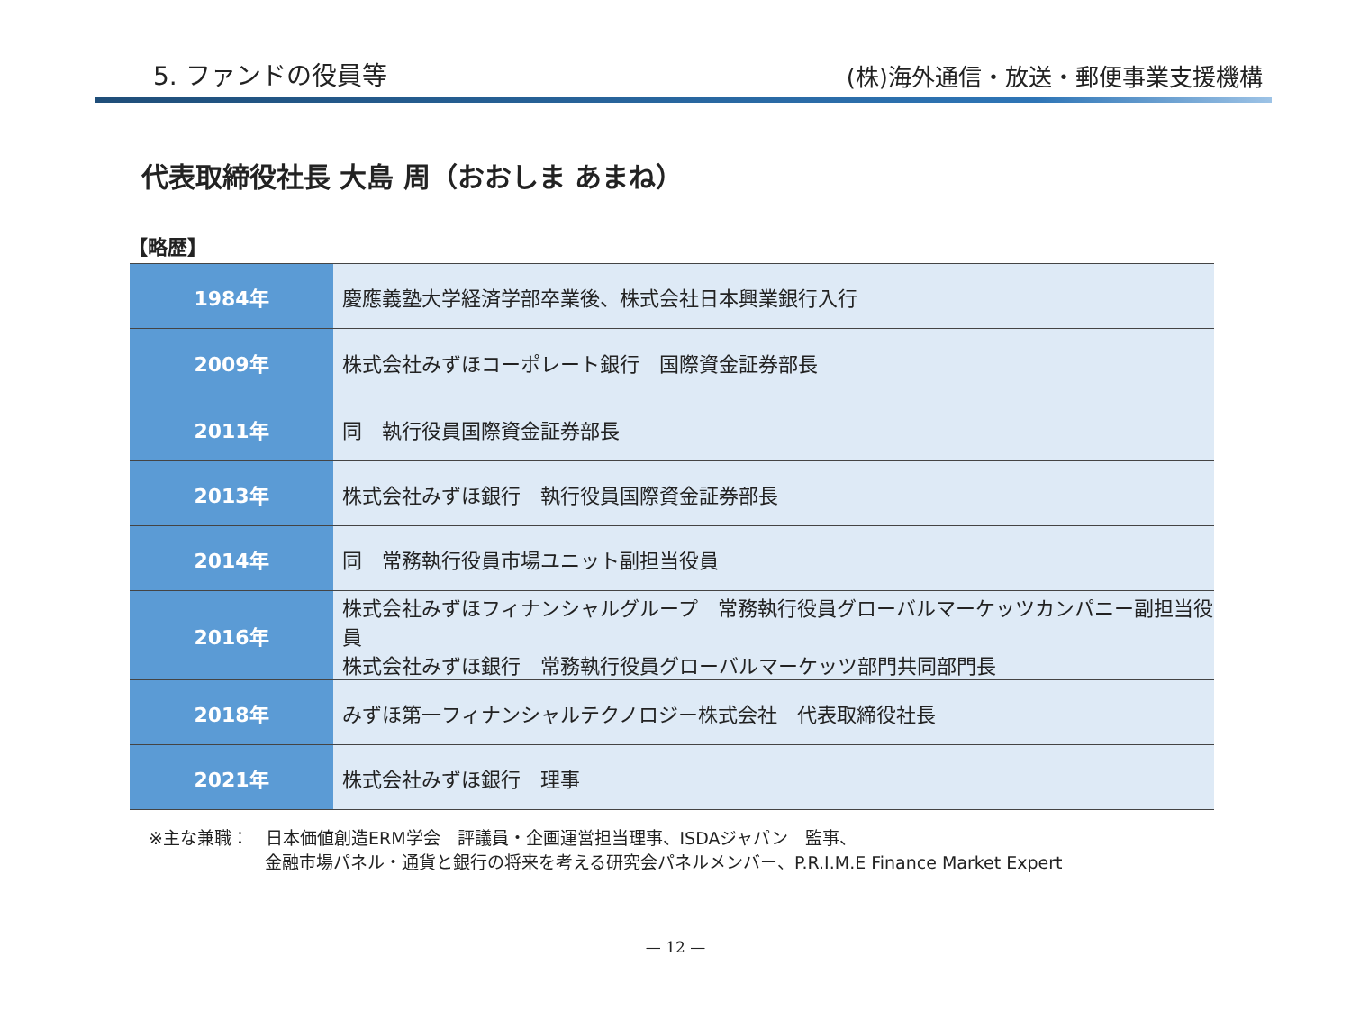5. ファンドの役員等
(株)海外通信・放送・郵便事業支援機構
代表取締役社長 大島 周（おおしま あまね）
【略歴】
| 1984年 | 慶應義塾大学経済学部卒業後、株式会社日本興業銀行入行 |
| 2009年 | 株式会社みずほコーポレート銀行 国際資金証券部長 |
| 2011年 | 同 執行役員国際資金証券部長 |
| 2013年 | 株式会社みずほ銀行 執行役員国際資金証券部長 |
| 2014年 | 同 常務執行役員市場ユニット副担当役員 |
| 2016年 | 株式会社みずほフィナンシャルグループ 常務執行役員グローバルマーケッツカンパニー副担当役員 株式会社みずほ銀行 常務執行役員グローバルマーケッツ部門共同部門長 |
| 2018年 | みずほ第一フィナンシャルテクノロジー株式会社 代表取締役社長 |
| 2021年 | 株式会社みずほ銀行 理事 |
※主な兼職：　日本価値創造ERM学会　評議員・企画運営担当理事、ISDAジャパン　監事、
金融市場パネル・通貨と銀行の将来を考える研究会パネルメンバー、P.R.I.M.E Finance Market Expert
— 12 —